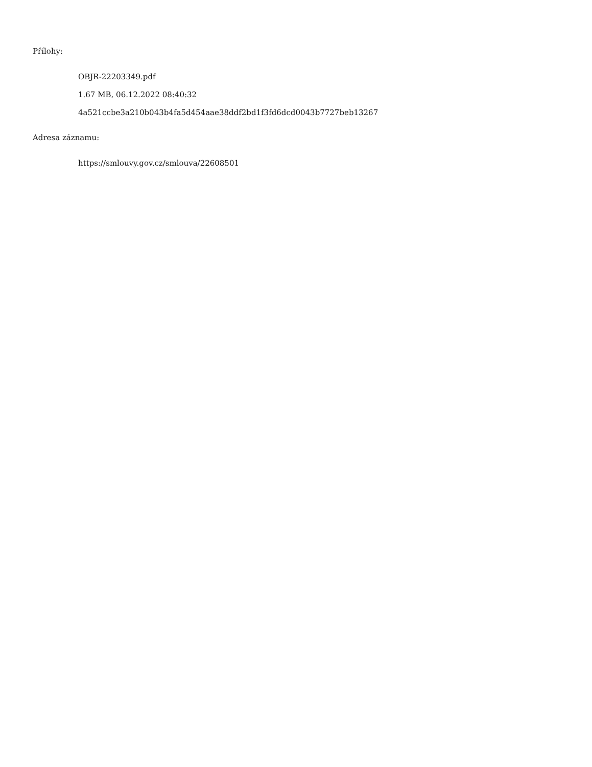Přílohy:
OBJR-22203349.pdf
1.67 MB, 06.12.2022 08:40:32
4a521ccbe3a210b043b4fa5d454aae38ddf2bd1f3fd6dcd0043b7727beb13267
Adresa záznamu:
https://smlouvy.gov.cz/smlouva/22608501